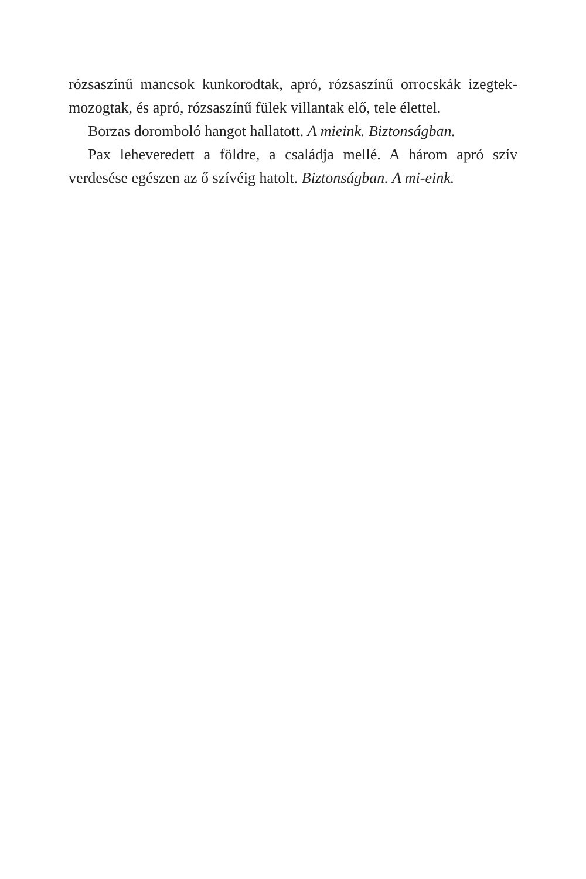rózsaszínű mancsok kunkorodtak, apró, rózsaszínű orrocskák izegtek-mozogtak, és apró, rózsaszínű fülek villantak elő, tele élettel.
Borzas doromboló hangot hallatott. A mieink. Biztonságban.
Pax leheveredett a földre, a családja mellé. A három apró szív verdesése egészen az ő szívéig hatolt. Biztonságban. A mi-eink.